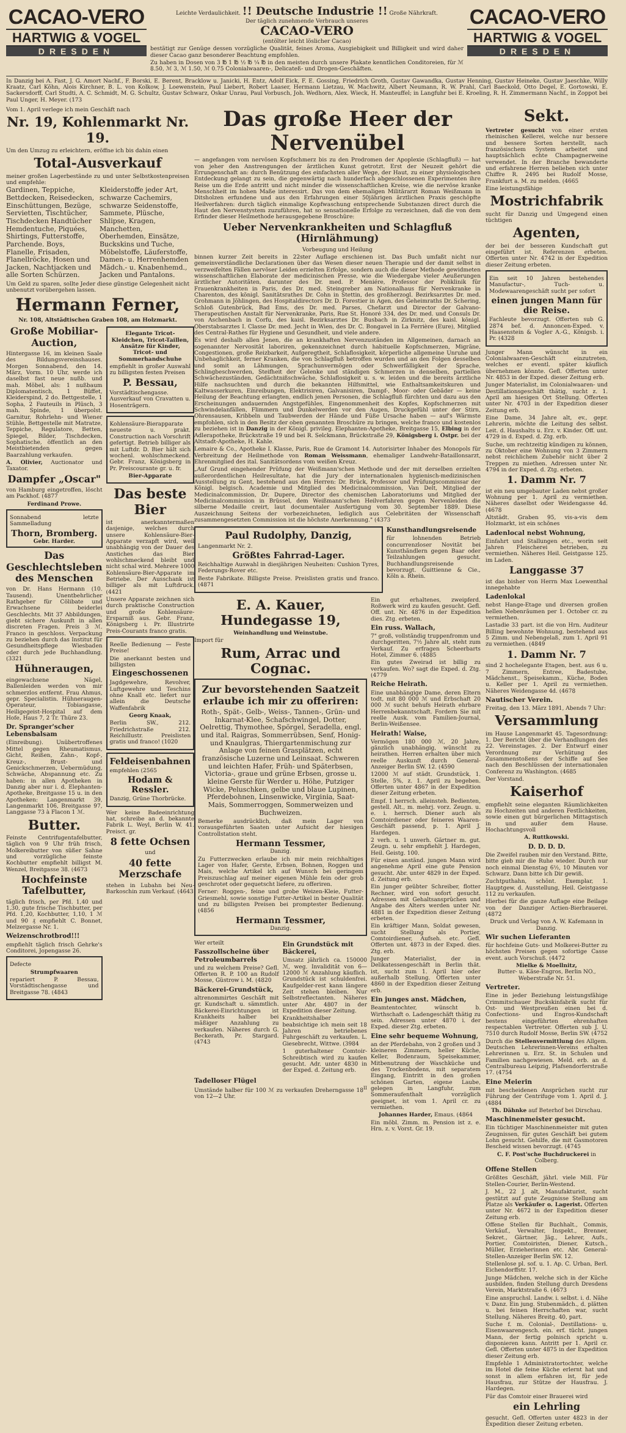CACAO-VERO
HARTWIG & VOGEL
DRESDEN
Leichte Verdaulichkeit. !! Deutsche Industrie !! Große Nährkraft.
Der täglich zunehmende Verbrauch unseres
CACAO-VERO
(entölter leicht löslicher Cacao)
bestätigt zur Genüge dessen vorzügliche Qualität, feines Aroma, Ausgiebigkeit und Billigkeit und wird daher dieser Cacao ganz besonderer Beachtung empfohlen.
Zu haben in Dosen von 3 ℔ 1 ℔ ½ ℔ ¼ ℔ in den meisten durch unsere Plakate kenntlichen Conditoreien, für ℳ 8.50, ℳ 3, ℳ 1.50, ℳ 0.75 Colonialwaaren-, Delicateß- und Drogen-Geschäften.
CACAO-VERO
HARTWIG & VOGEL
DRESDEN
In Danzig bei A. Fast, J. G. Amort Nachf., F. Borski, E. Berent, Bracklow u. Janicki, H. Entz, Adolf Eick, F. E. Gossing, Friedrich Groth, Gustav Gawandka, Gustav Henning, Gustav Heineke, Gustav Jaeschke, Willy Kraatz, Carl Köhn, Alois Kirchner, B. L. von Kolkow, J. Loewenstein, Paul Liebert, Robert Laaser, Hermann Lietzau, W. Machwitz, Albert Neumann, R. W. Prahl, Carl Baeckold, Otto Degel, E. Gortowski, E. Sackersdorff, Carl Studti, A. C. Schmidt, M. G. Schultz, Gustav Schwarz, Oskar Unrau, Paul Vorbusch, Joh. Wedhorn, Alex. Wieck, H. Manteuffel; in Langfuhr bei E. Kroeling, R. H. Zimmermann Nachf., in Zoppot bei Paul Unger, H. Meyer. (173
Vom 1. April verlege ich mein Geschäft nach
Nr. 19, Kohlenmarkt Nr. 19.
Um den Umzug zu erleichtern, eröffne ich bis dahin einen
Total-Ausverkauf
meiner großen Lagerbestände zu und unter Selbstkostenpreisen und empfehle:
Gardinen, Teppiche, Bettdecken, Reisedecken, Einschüttungen, Bezüge, Servietten, Tischtücher, Tischdecken Handtücher Hemdentuche, Piquées, Shirtings, Futterstoffe, Parchende. Boys, Flanelle, Frisaden, Flanellröcke, Hosen und Jacken, Nachtjacken und alle Sorten Schürzen.
Kleiderstoffe jeder Art, schwarze Cachemirs, schwarze Seidenstoffe, Sammete, Plüsche, Shlipse, Kragen, Manchetten, Oberhemden, Einsätze, Buckskins und Tuche, Möbelstoffe, Läuferstoffe, Damen- u. Herrenhemden Mädch.- u. Knabenhemd., Jacken und Pantalons.
Um Geld zu sparen, sollte Jeder diese günstige Gelegenheit nicht unbenutzt vorübergehen lassen.
Hermann Ferner,
Nr. 108, Altstädtischen Graben 108, am Holzmarkt.
Große Mobiliar-Auction,
Hintergasse 16, im kleinen Saale des Bildungsvereinshauses. Morgen Sonnabend, den 14. März, Vorm. 10 Uhr, werde ich daselbst fast neue nußb. und mah. Möbel, als: 1 nußbaum Diplomatentisch, 1 Büffet, Kleiderspind, 2 do. Bettgestelle, 1 Sopha, 2 Fauteuils in Plüsch, 3 mah. Spinde, 1 überpolst. Garnitur, Rohrlehn- und Wiener Stühle, Bettgestelle mit Matratze, Teppiche, Regulatore, Betten, Spiegel, Bilder, Tischdecken, Sophatische, öffentlich an den Meistbietenden gegen Baarzahlung verkaufen.
A. Olivier, Auctionator und Taxator.
Dampfer „Oscar"
von Hamburg eingetroffen, löscht am Packhof. (4877
Ferdinand Prowe.
Sonnabend letzte Sammelladung
Thorn, Bromberg.
Gebr. Harder.
Das Geschlechtsleben des Menschen
von Dr. Hans Hermann (10. Tausend). Unentbehrlicher Rathgeber für Cölibate und Erwachsene beiderlei Geschlechts. Mit 37 Abbildungen, giebt sichere Auskunft in allen discreten Fragen. Preis 3 ℳ. Franco in geschloss. Verpackung zu beziehen durch das Institut für Gesundheitspflege Wiesbaden oder durch jede Buchhandlung. (3321
Hühneraugen,
eingewachsene Nägel, Ballenleiden werden von mir schmerzlos entfernt. Frau Ahmus, gepr. Specialistin. Hühneraugen-Operateur, Tobiasgasse, Heiligegeist-Hospital auf dem Hofe, Haus 7, 2 Tr. Thüre 23.
Dr. Spranger'scher Lebensbalsam
(Einreibung). Unübertroffenes Mittel gegen Rheumatismus, Gicht, Reißen, Zahn-, Kopf-, Kreuz-, Brust- und Genickschmerzen, Uebermüdung, Schwäche, Abspannung etc. Zu haben: in allen Apotheken in Danzig aber nur i. d. Elephanten-Apotheke, Breitgasse 15 u. in den Apotheken: Langenmarkt 39, Langenmarkt 106, Breitgasse 97, Langgasse 73 à Flacon 1 ℳ.
Butter.
Feinste Centrifugentafelbutter, täglich von 9 Uhr früh frisch, Molkereibutter von süßer Sahne und vorzügliche feinste Kochbutter empfiehlt billigst M. Wenzel, Breitgasse 38. (4673
Hochfeinste Tafelbutter,
täglich frisch, per Pfd. 1,40 und 1,30, gute frische Tischbutter, per Pfd. 1,20, Kochbutter, 1,10, 1 ℳ und 90 ₰ empfiehlt C. Bonnet, Melzergasse Nr. 1.
Weizenschrotbrod!!!
empfiehlt täglich frisch Gehrke's Conditorei, Jopengasse 26.
Defecte
Strumpfwaaren
repariert P. Bessau, Vorstädtischengasse und Breitgasse 78. (4843
Elegante Tricot-Kleidchen, Tricot-Taillen, Ansätze für Kinder, Tricot- und Sommerhandschuhe
empfiehlt in großer Auswahl zu billigsten festen Preisen
P. Bessau,
Vorstädtischengasse. Ausverkauf von Cravatten u. Hosenträgern.
Kohlensäure-Bierapparate neueste u. prakt. Construction nach Vorschrift gefertigt. Betrieb billiger als mit Luftdr. D. Bier hält sich wochenl. wohlschmeckend. Gebr. Franz, Königsberg in Pr. Preiscourante gr. u. fr.
Bier-Apparate
Das beste Bier
ist anerkanntermaßen dasjenige, welches durch unsere Kohlensäure-Bier-Apparate verzapft wird, weil unabhängig von der Dauer des Anstiches das Bier wohlschmeckend bleibt und nicht schal wird. Mehrere 1000 Kohlensäure-Bier-Apparate im Betriebe. Der Ausschank ist billiger als mit Luftdruck. (4421
Unsere Apparate zeichnen sich durch praktische Construction und große Kohlensäure-Ersparniß aus. Gebr. Franz, Königsberg i. Pr. Illustrirte Preis-Courants franco gratis.
Reelle Bedienung — Feste Preise!
Die anerkannt besten und billigsten
Eingeschossenen
Jagdgewehre, Revolver, Luftgewehre und Teschins ohne Knall etc. liefert nur allein die Deutsche Waffenfabrik
Georg Knaak,
Berlin SW., 212. Friedrichstraße 212. Reichillustr. Preislisten gratis und franco! (1020
Feldeisenbahnen
empfehlen (2565
Hodam & Ressler.
Danzig, Grüne Thorbrücke.
Wer keine Badeeinrichtung hat, schreibe an d. bekannte Fabrik L. Weyl, Berlin W. 41. Preisct. gr.
8 fette Ochsen
und
40 fette Merzschafe
stehen in Lubahn bei Neu-Barkoschin zum Verkauf. (4643
Das große Heer der Nervenübel
— angefangen vom nervösen Kopfschmerz bis zu den Prodromen der Apoplexie (Schlagfluß) — hat von jeher den Anstrengungen der ärztlichen Kunst getrotzt. Erst der Neuzeit gehört die Errungenschaft an: durch Benützung des einfachsten aller Wege, der Haut, zu einer physiologischen Entdeckung gelangt zu sein, die gegenwärtig nach hunderfach abgeschlossenen Experimenten ihre Reise um die Erde antritt und nicht minder die wissenschaftlichen Kreise, wie die nervöse kranke Menschheit im hohen Maße interessirt. Das von dem ehemaligen Militärarzt Roman Weißmann in Ditsholzen erfundene und aus den Erfahrungen einer 50jährigen ärztlichen Praxis geschöpfte Heilverfahren: durch täglich einmalige Kopfwaschung entsprechende Substanzen direct durch die Haut den Nervenstystem zuzuführen, hat so sensationelle Erfolge zu verzeichnen, daß die von dem Erfinder dieser Heilmethode herausgegebene Broschüre:
Ueber Nervenkrankheiten und Schlagfluß (Hirnlähmung)
Vorbeugung und Heilung
binnen kurzer Zeit bereits in 22ster Auflage erschienen ist. Das Buch umfaßt nicht nur gemeinverständliche Declarationen über das Wesen dieser neuen Therapie und der damit selbst in verzweifelten Fällen nervöser Leiden erzielten Erfolge, sondern auch die dieser Methode gewidmeten wissenschaftlichen Elaborate der medicinischen Presse, wie die Wiedergabe vieler Aeußerungen ärztlicher Autoritäten, darunter des Dr. med. P. Meniére, Professor der Poliklinik für Frauenkrankheiten in Paris, des Dr. med. Steingreber am Nationalhaus für Nervenkranke in Charenton, des königl. Sanitätsrathes Dr. Cohn in Stettin, des großherzogl. Bezirksarztes Dr. med. Grohmann in Jöhlingen, des Hospitaldirectors Dr. D. Forestier in Agen, des Geheimraths Dr. Schering, Schloß Gutenbrück, Bad Ems, des Dr. med. Parses, Chefarzt und Director der Galvano-Therapeutischen Anstalt für Nervenkranke, Paris, Rue St. Honoré 334, des Dr. med. und Consuls Dr. von Aschenbach in Corfu, des kaisl. Bezirksarztes Dr. Busbach in Zirknitz, des kaisl. königl. Oberstabsarztes I. Classe Dr. med. Jecht in Wien, des Dr. C. Bongavel in La Ferrière (Eure), Mitglied des Central-Rathes für Hygiene und Gesundheit, und viele andere.
Es wird deshalb allen Jenen, die an krankhaften Nervenzuständen im Allgemeinen, darnach an sogenannter Nervosität laboriren, gekennzeichnet durch habituelle Kopfschmerzen, Migräne, Congestionen, große Reizbarkeit, Aufgeregtheit, Schlaflosigkeit, körperliche allgemeine Unruhe und Unbehaglichkeit, ferner Kranken, die von Schlagfluß betroffen wurden und an den Folgen desselben und somit an Lähmungen, Sprachunvermögen oder Schwerfälligkeit der Sprache, Schlingbeschwerden, Steifheit der Gelenke und ständigen Schmerzen in denselben, partiellen Schwächezuständen, Gedächtnißschwäche, Schlaflosigkeit u. s. w. leiden und die bereits ärztliche Hilfe nachsuchten und durch die bekannten Hilfsmittel, wie Enthaltsamkeitskuren und Kaltwasserkuren, Einreibungen, Elektrisiren, Galvanisiren, Dampf-, Moor- oder Gebäder — keine Heilung der Beachtung erlangten, endlich jenen Personen, die Schlagfluß fürchten und dazu aus den Erscheinungen andauernden Angstgefühles, Eingenommenheit des Kopfes, Kopfschmerzen mit Schwindelanfällen, Flimmern und Dunkelwerden vor den Augen, Druckgefühl unter der Stirn, Ohrensausen, Kribbeln und Taubwerden der Hände und Füße Ursache haben — auf's Wärmste empfohlen, sich in den Besitz der oben genannten Broschüre zu bringen, welche franco und kostenlos zu beziehen ist in Danzig in der Königl. privileg. Elephanten-Apotheke, Breitgasse 15, Elbing in der Adlerapotheke, Brückstraße 19 und bei R. Selckmann, Brückstraße 29, Königsberg i. Ostpr. bei der Altstadt-Apotheke, H. Kahle.
Lemaire & Co., Apotheke I. Klasse, Paris, Rue de Gramont 14. Autorisirter Inhaber des Monopols für Verbreitung der Heilmethode von Roman Weissmann, ehemaliger Landwehr-Bataillonsarzt, Ehrenmitglied des ital. Sanitätsordens vom weißen Kreuz.
„Auf Grund eingehender Prüfung der Weißmann'schen Methode und der mit derselben erzielten außerordentlichen Heilresultate, hat die Jury der internationalen hygienisch-medizinischen Ausstellung zu Gent, bestehend aus den Herren: Dr. Brück, Professor und Prüfungscommissar der Königl. belgisch. Academie und Mitglied des Medicinalcommission, Van Delt, Mitglied der Medicinalcommission, Dr. Dupere, Director des chemischen Laboratoriums und Mitglied der Medicinalcommission in Brüssel, dem Weißmann'schen Heilverfahren gegen Nervenleiden die silberne Medaille creirt, laut documentaler Ausfertigung vom 30. September 1889. Diese Auszeichnung Seitens der vorbezeichneten, lediglich aus Celebritäten der Wissenschaft zusammengesetzten Commission ist die höchste Anerkennung." (4373
Paul Rudolphy, Danzig,
Langenmarkt Nr. 2.
Größtes Fahrrad-Lager.
Reichhaltige Auswahl in diesjährigen Neuheiten: Cushion Tyres, Federungs-Rover etc.
Beste Fabrikate. Billigste Preise. Preislisten gratis und franco. (4871
Kunsthandlungsreisende
für lohnenden Betrieb concurrenzloser Novität bei Kunsthändlern gegen Baar oder Teilzahlungen gesucht. Buchhandlungsreisende bevorzugt. Guittienne & Cie., Köln a. Rhein.
E. A. Kauer, Hundegasse 19,
Weinhandlung und Weinstube.
Import für
Rum, Arrac und Cognac.
Zur bevorstehenden Saatzeit erlaube ich mir zu offeriren:
Roth-, Spät-, Gelb-, Weiss-, Tannen-, Grün- und Inkarnat-Klee, Schafschwingel, Dotter, Oelrettig, Thymothee, Spörgel, Seradella, engl. und ital. Raigras, Sommerrübsen, Senf, Honig- und Knaulgras, Thiergartenmischung zur Anlage von feinen Grasplätzen, echt französische Luzerne und Leinsaat. Schweren und leichten Hafer, Früh- und Späterbsen, Victoria-, graue und grüne Erbsen, grosse u. kleine Gerste für Werder u. Höhe, Putziger Wicke, Peluschken, gelbe und blaue Lupinen, Pferdebohnen, Linsenwicke, Virginia, Saat-Mais, Sommerroggen, Sommerweizen und Buchweizen.
Bemerke ausdrücklich, daß mein Lager von vorausgeführten Saaten unter Aufsicht der hiesigen Controllstation steht.
Hermann Tessmer,
Danzig.
Zu Futterzwecken erlaube ich mir mein reichhaltiges Lager von Hafer, Gerste, Erbsen, Bohnen, Roggen und Mais, welche Artikel ich auf Wunsch bei geringem Preiszuschlag auf meiner eigenen Mühle fein oder grob geschrotet oder gequetscht liefere, zu offeriren.
Ferner: Roggen-, feine und grobe Weizen-Kleie, Futter-Griesmehl, sowie sonstige Futter-Artikel in bester Qualität und zu billigsten Preisen bei promptester Bedienung. (4856
Hermann Tessmer,
Danzig.
Wer erteilt
Fasszollscheine über Petroleumbarrels
und zu welchem Preise? Gefl. Offerten R. P. 100 an Rudolf Mosse, Güstrow i. M. (4820
Bäckerei-Grundstück,
altrenommirtes Geschäft mit gr. Kundschaft u. sämmtlich. Bäckerei-Einrichtungen ist Krankheits halber bei mäßiger Anzahlung zu verkaufen. Näheres durch G. Beckerath, Pr. Stargard. (4743
Ein Grundstück mit Bäckerei,
Umsatz jährlich ca. 150000 ℳ, weg. Invalidität von 6—12000 ℳ Anzahlung käuflich. Grundstück ist schuldenfrei. Kaufgelder-rest kann längere Zeit stehen bleiben. Nur Selbstreflectanten. Näheres unter Abr. 4807 in der Expedition dieser Zeitung.
Krankheitshalber beabsichtige ich mein seit 18 Jahren betriebenes Fuhrgeschäft zu verkaufen. L. Giesebrecht, Wittwe. (3984
1 guterhaltener Comtoir-Schreibtisch wird zu kaufen gesucht. Adr. unter 4830 in der Exped. d. Zeitung erb.
Tadelloser Flügel
Umstände halber für 100 ℳ zu verkaufen Dreherngasse 18<sup>II</sup> von 12—2 Uhr.
Ein gut erhaltenes, zweipferd. Roßwerk wird zu kaufen gesucht. Gefl. Off. unt. Nr. 4876 in der Expedition dies. Ztg. erbeten.
Ein russ. Wallach,
7" groß, vollständig truppenfromm und durchgeritten, 7½ Jahre alt, steht zum Verkauf. Zu erfragen Scheerbarts Hotel, Zimmer 6. (4885
Ein gutes Zweirad ist billig zu verkaufen. Wo? sagt die Exped. d. Ztg. (4779
Reiche Heirath.
Eine unabhängige Dame, deren Eltern todt, mit 80 000 ℳ und Erbschaft 20 000 ℳ sucht behufs Heirath ehrbare Herrenbekanntschaft. Fordern Sie mit reelle Ausk. vom Familien-Journal, Berlin-Weißensee.
Heirath! Waise,
Vermögen 180 000 ℳ, 20 Jahre, gänzlich unabhängig, wünscht zu heirathen. Herren erhalten über mich reelle Auskunft durch General-Anzeiger Berlin SW. 12. (4590
12000 ℳ auf städt. Grundstück, 1. Stelle, 5%, z. 1. April zu begeben. Offerten unter 4867 in der Expedition dieser Zeitung erbeten.
Empf. 1 herrsch. alleinsteh. Bedienten, gestell. Alt., m. mehrj. vorz. Zeugn. u. e. i. herrsch. Diener auch als Comtoirdiener oder feineres Waaren-Geschäft passend, p. 1. April J. Hardegen.
2 verh. u. 1 unverh. Gärtner m. gut. Zeugn. u. sehr empfiehlt J. Hardegen, Heil. Geistg. 100.
Für einen anständ. jungen Mann wird angenehme April eine gute Pension gesucht. Abr. unter 4829 in der Exped. d. Zeitung erb.
Ein junger geübter Schreiber, flotter Rechner, wird von sofort gesucht. Adressen mit Gehaltsansprüchen und Angabe des Alters werden unter Nr. 4881 in der Expedition dieser Zeitung erbeten.
Ein kräftiger Mann, Soldat gewesen, sucht Stellung als Portier, Comtoirdiener, Aufseh. etc. Gefl. Offerten unt. 4873 in der Exped. dies. Ztg. erb.
Junger Materialist, der in Delikatessengeschäft in Berlin thät. ist, sucht zum 1. April hier oder außerhalb Stellung. Offerten unter 4860 in der Expedition dieser Zeitung erb.
Ein junges anst. Mädchen,
Beamtentochter, wünscht b. Wirthschaft o. Ladengeschäft thätig zu sein. Adressen unter 4870 i. der Exped. dieser Ztg. erbeten.
Eine sehr bequeme Wohnung,
an der Pferdebahn, von 2 großen und 3 kleineren Zimmern, heller Küche, Keller, Bodenraum, Speisekammer, Mitbenutzung der Waschküche und des Trockenbodens, mit separatem Eingang, Eintritt in den großen schönen Garten, eigene Laube, gelegen in Langfuhr, zum Sommeraufenthalt vorzüglich geeignet, ist vom 1. April cr. zu vermiethen.
Johannes Harder, Emaus. (4864
Ein möbl. Zimm. m. Pension ist z. e. Hrn. z. v. Vorst. Gr. 19.
Sekt.
Vertreter gesucht von einer ersten rheinischen Kellerei, welche nur bessere und bessere Sorten herstellt, nach französischem System arbeitet und hauptsächlich echte Champagnerweine verwendet. In der Branche bewanderte und erfahrene Herren belieben sich unter Chiffre R. 2495 bei Rudolf Mosse, Frankfurt a. M. zu melden. (4665
Eine leistungsfähige
Mostrichfabrik
sucht für Danzig und Umgegend einen tüchtigen
Agenten,
der bei der besseren Kundschaft gut eingeführt ist. Referenzen erbeten. Offerten unter Nr. 4742 in der Expedition dieser Zeitung erbeten.
Ein seit 10 Jahren bestehendes Manufactur-, Tuch- u. Modewaarengeschäft sucht per sofort
einen jungen Mann für die Reise.
Fachleute bevorzugt. Offerten sub G. 2874 bef. d. Annoncen-Exped. v. Haasenstein & Vogler A.-G., Königsb. i. Pr. (4328
Junger Mann wünscht in ein Colonialwaaren-Geschäft einzutreten, welches er eventl. später käuflich übernehmen könnte. Gefl. Offerten unter Nr. 4853 in der Exped. dieser Zeitung erb.
Junger Materialist, im Colonialwaaren- und Destillationsgeschäft thätig, sucht z. 1. April am hiesigen Ort Stellung. Offerten unter Nr. 4703 in der Expedition dieser Zeitung erb.
Eine Dame, 34 Jahre alt, ev., gepr. Lehrerin, möchte die Leitung des selbst. Leit. d. Haushalts u. Erz. v. Kinder. Off. unt. 4729 in d. Exped. d. Ztg. erb.
Suche, um rechtzeitig kündigen zu können, zu Oktober eine Wohnung von 3 Zimmern nebst reichlichem Zubehör nicht über 2 Treppen zu miethen. Adressen unter Nr. 4794 in der Exped. d. Ztg. erbeten.
1. Damm Nr. 7
ist ein neu umgebauter Laden nebst großer Wohnung per 1. April zu vermiethen. Näheres daselbst oder Weidengasse 4d. (4678
Altstädt. Graben 95, vis-a-vis dem Holzmarkt, ist ein schönes
Ladenlocal nebst Wohnung,
Einfahrt und Stallungen etc., worin seit Jahren Fleischerei betrieben, zu vermiethen. Näheres Heil. Geistgasse 125. im Laden.
Langgasse 37
ist das bisher von Herrn Max Loewenthal innegehabte
Ladenlokal
nebst Hange-Etage und diversen großen hellen Nebenräumen per 1. October cr. zu vermiethen.
Lastadie 33 part. ist die von Hrn. Auditeur Billing bewohnte Wohnung, bestehend aus 5 Zimm. und Nebengelaß, zum 1. April 91 zu vermiethen. (4849
1. Damm Nr. 7
sind 2 hochelegante Etagen, best. aus 6 u. 7 Zimmern, Entree, Badestube, Mädchenst., Speisekamm., Küche, Boden u. Keller per 1. April zu vermiethen. Näheres Weidengasse 4d. (4678
Nautischer Verein.
Freitag, den 13. März 1891, Abends 7 Uhr:
Versammlung
im Hause Langenmarkt 45. Tagesordnung: 1. Der Bericht über die Verhandlungen des 22. Vereinstages. 2. Der Entwurf einer Verordnung zur Verhütung des Zusammenstoßens der Schiffe auf See nach den Beschlüssen der internationalen Conferenz zu Washington. (4685
Der Vorstand.
Kaiserhof
empfiehlt seine eleganten Räumlichkeiten zu Hochzeiten und anderen Festlichkeiten, sowie einen gut bürgerlichen Mittagstisch in und außer dem Hause. Hochachtungsvoll
A. Ruttkowski.
D. D. D. D.
Die Zweifel rauben mir den Verstand. Bitte, bitte gieb mir die Ruhe wieder. Durch nur noch einmal Dienstag 6½, 10 Minuten vor Schwarz. Dann bitte ich Dir gewiß.
Zuchtputhahn, schönt. Exemplar, 1. Hauptgew. d. Ausstellung, Heil. Geistgasse 112 zu verkaufen.
Hierbei für die ganze Auflage eine Beilage von der Danziger Actien-Bierbrauerei. (4872
Druck und Verlag von A. W. Kafemann in Danzig.
Wir suchen Lieferanten
für hochfeine Guts- und Molkerei-Butter zu höchsten Preisen gegen sofortige Casse event. auch Vorschuß. (4472
Mielke & Moellnitz,
Butter- u. Käse-Engros, Berlin NO., Weberstraße Nr. 51.
Vertreter.
Eine in jeder Beziehung leistungsfähige Crimmitschauer Buckskinfabrik sucht für Ost- und Westpreußen einen bei d. Confections- und Engros-Kundschaft bestens eingeführten ehrenhaften respectablen Vertreter. Offerten sub J. U. 7510 durch Rudolf Mosse, Berlin SW. (4752
Durch die Stellenvermittlung des Allgem. Deutschen Lehrerinnen-Vereins erhalten Lehrerinnen u. Erz. St. in Schulen und Familien nachgewiesen. Meld. erb. an d. Centralbureau Leipzig, Plafsendorferstraße 17. (4754
Eine Meierin
mit bescheidenen Ansprüchen sucht zur Führung der Centrifuge vom 1. April d. J. (4884
Th. Dähnke auf Beterhof bei Dirschau.
Maschinenmeister gesucht.
Ein tüchtiger Maschinenmeister mit guten Zeugnissen, für gutes Geschäft bei gutem Lohn gesucht. Gehilfe, die mit Gasmotoren Bescheid wissen bevorzugt. (4745
C. F. Post'sche Buchdruckerei in Colberg.
Offene Stellen
Größtes Geschäft, jährl. viele Mill. Für Stellen-Courier, Berlin-Westend.
J. M., 22 J. alt, Manufakturist, sucht gestützt auf gute Zeugnisse Stellung am Platze als Verkäufer o. Lagerist. Offerten unter Nr. 4672 in der Expedition dieser Zeitung erb.
Offene Stellen für Buchhalt., Commis, Verkäuf., Verwalter, Inspekt., Brenner, Sekret., Gärtner, Jäg., Lehrer, Aufs., Portier, Comtoiristen, Diener, Kutsch., Müller, Erzieherinnen etc. Abr. General-Stellen-Anzeiger Berlin SW. 12.
Stellenlose pl. sof. u. 1. Ap. C. Urban, Berl. Eichendorffstr. 17.
Junge Mädchen, welche sich in der Küche ausbilden, finden Stellung durch Dresdens Verein, Marktstraße 6. (4673
Eine anspruchsl. Landw. i. selbst. i. d. Nähe v. Danz. Ein jung. Stubenmädch., d. plätten u. bei feinen Herrschaften war, sucht Stellung. Näheres Breitg. 40, part.
Suche f. m. Colonial-, Destillations- u. Eisenwaarengesch. ein. erf. tücht. jungen Mann, der fertig polnisch spricht u. disponieren kann. Antritt per 1. April cr. Gefl. Offerten unter 4875 in der Expedition dieser Zeitung erb.
Empfehle 1 Administratortochter, welche im Hotel die feine Küche erlernt hat und sonst in allem erfahren ist, für jede Hausfrau, zur Stütze der Hausfrau. J. Hardegen.
Für das Comtoir einer Brauerei wird
ein Lehrling
gesucht. Gefl. Offerten unter 4823 in der Expedition dieser Zeitung erbeten.